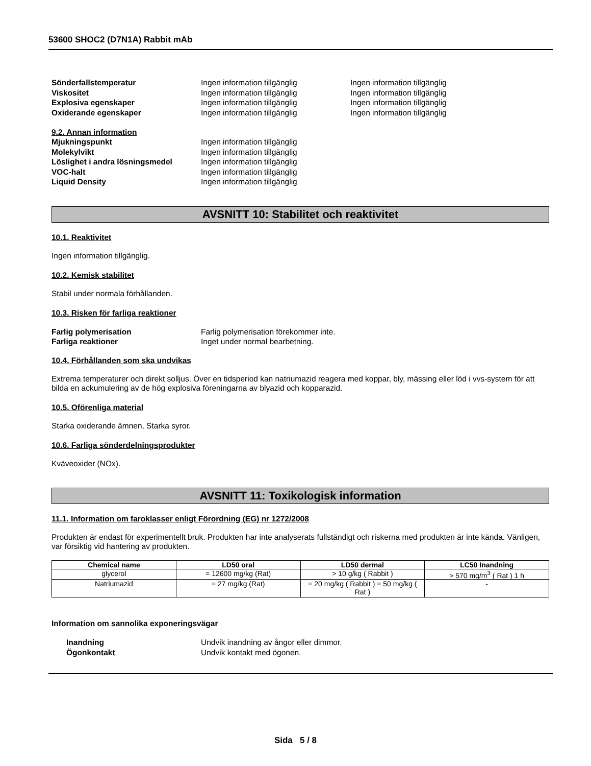53600 SHOC2 (D7N1A) Rabbit mAb
Sönderfallstemperatur Ingen information tillgänglig Ingen information tillgänglig
Viskositet Ingen information tillgänglig Ingen information tillgänglig
Explosiva egenskaper Ingen information tillgänglig Ingen information tillgänglig
Oxiderande egenskaper Ingen information tillgänglig Ingen information tillgänglig
9.2. Annan information
Mjukningspunkt Ingen information tillgänglig
Molekylvikt Ingen information tillgänglig
Löslighet i andra lösningsmedel Ingen information tillgänglig
VOC-halt Ingen information tillgänglig
Liquid Density Ingen information tillgänglig
AVSNITT 10: Stabilitet och reaktivitet
10.1. Reaktivitet
Ingen information tillgänglig.
10.2. Kemisk stabilitet
Stabil under normala förhållanden.
10.3. Risken för farliga reaktioner
Farlig polymerisation Farlig polymerisation förekommer inte.
Farliga reaktioner Inget under normal bearbetning.
10.4. Förhållanden som ska undvikas
Extrema temperaturer och direkt solljus. Över en tidsperiod kan natriumazid reagera med koppar, bly, mässing eller löd i vvs-system för att bilda en ackumulering av de hög explosiva föreningarna av blyazid och kopparazid.
10.5. Oförenliga material
Starka oxiderande ämnen, Starka syror.
10.6. Farliga sönderdelningsprodukter
Kväveoxider (NOx).
AVSNITT 11: Toxikologisk information
11.1. Information om faroklasser enligt Förordning (EG) nr 1272/2008
Produkten är endast för experimentellt bruk. Produkten har inte analyserats fullständigt och riskerna med produkten är inte kända. Vänligen, var försiktig vid hantering av produkten.
| Chemical name | LD50 oral | LD50 dermal | LC50 Inandning |
| --- | --- | --- | --- |
| glycerol | = 12600 mg/kg (Rat) | > 10 g/kg ( Rabbit ) | > 570 mg/m<sup>3</sup> ( Rat ) 1 h |
| Natriumazid | = 27 mg/kg (Rat) | = 20 mg/kg ( Rabbit ) = 50 mg/kg ( Rat ) | - |
Information om sannolika exponeringsvägar
Inandning Undvik inandning av ångor eller dimmor.
Ögonkontakt Undvik kontakt med ögonen.
Sida 5 / 8